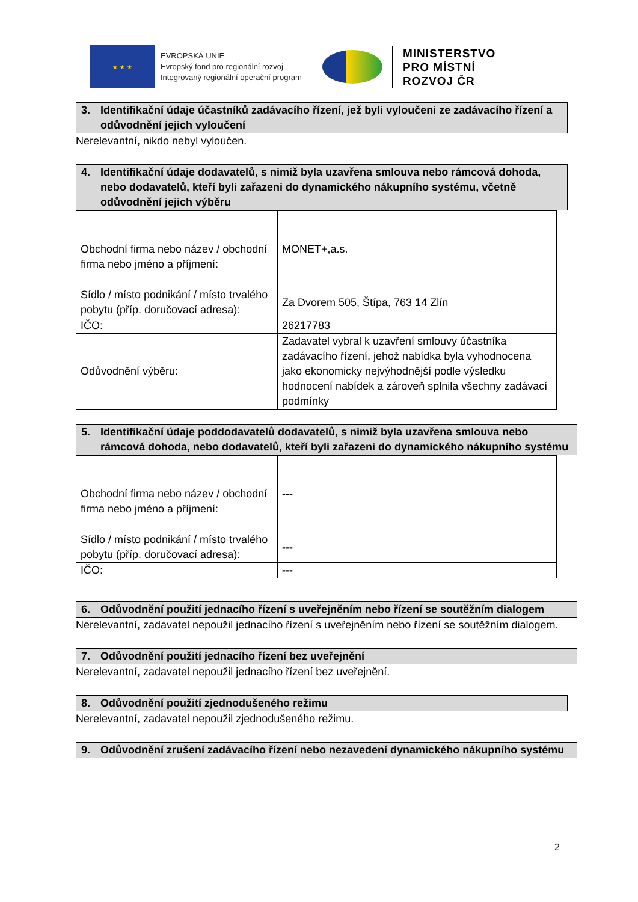★ ★ ★
EVROPSKÁ UNIE
Evropský fond pro regionální rozvoj
Integrovaný regionální operační program
MINISTERSTVO
PRO MÍSTNÍ
ROZVOJ ČR
3. Identifikační údaje účastníků zadávacího řízení, jež byli vyloučeni ze zadávacího řízení a odůvodnění jejich vyloučení
Nerelevantní, nikdo nebyl vyloučen.
4. Identifikační údaje dodavatelů, s nimiž byla uzavřena smlouva nebo rámcová dohoda, nebo dodavatelů, kteří byli zařazeni do dynamického nákupního systému, včetně odůvodnění jejich výběru
| Obchodní firma nebo název / obchodní firma nebo jméno a příjmení: | MONET+,a.s. |
| Sídlo / místo podnikání / místo trvalého pobytu (příp. doručovací adresa): | Za Dvorem 505, Štípa, 763 14 Zlín |
| IČO: | 26217783 |
| Odůvodnění výběru: | Zadavatel vybral k uzavření smlouvy účastníka zadávacího řízení, jehož nabídka byla vyhodnocena jako ekonomicky nejvýhodnější podle výsledku hodnocení nabídek a zároveň splnila všechny zadávací podmínky |
5. Identifikační údaje poddodavatelů dodavatelů, s nimiž byla uzavřena smlouva nebo rámcová dohoda, nebo dodavatelů, kteří byli zařazeni do dynamického nákupního systému
| Obchodní firma nebo název / obchodní firma nebo jméno a příjmení: | --- |
| Sídlo / místo podnikání / místo trvalého pobytu (příp. doručovací adresa): | --- |
| IČO: | --- |
6. Odůvodnění použití jednacího řízení s uveřejněním nebo řízení se soutěžním dialogem
Nerelevantní, zadavatel nepoužil jednacího řízení s uveřejněním nebo řízení se soutěžním dialogem.
7. Odůvodnění použití jednacího řízení bez uveřejnění
Nerelevantní, zadavatel nepoužil jednacího řízení bez uveřejnění.
8. Odůvodnění použití zjednodušeného režimu
Nerelevantní, zadavatel nepoužil zjednodušeného režimu.
9. Odůvodnění zrušení zadávacího řízení nebo nezavedení dynamického nákupního systému
2